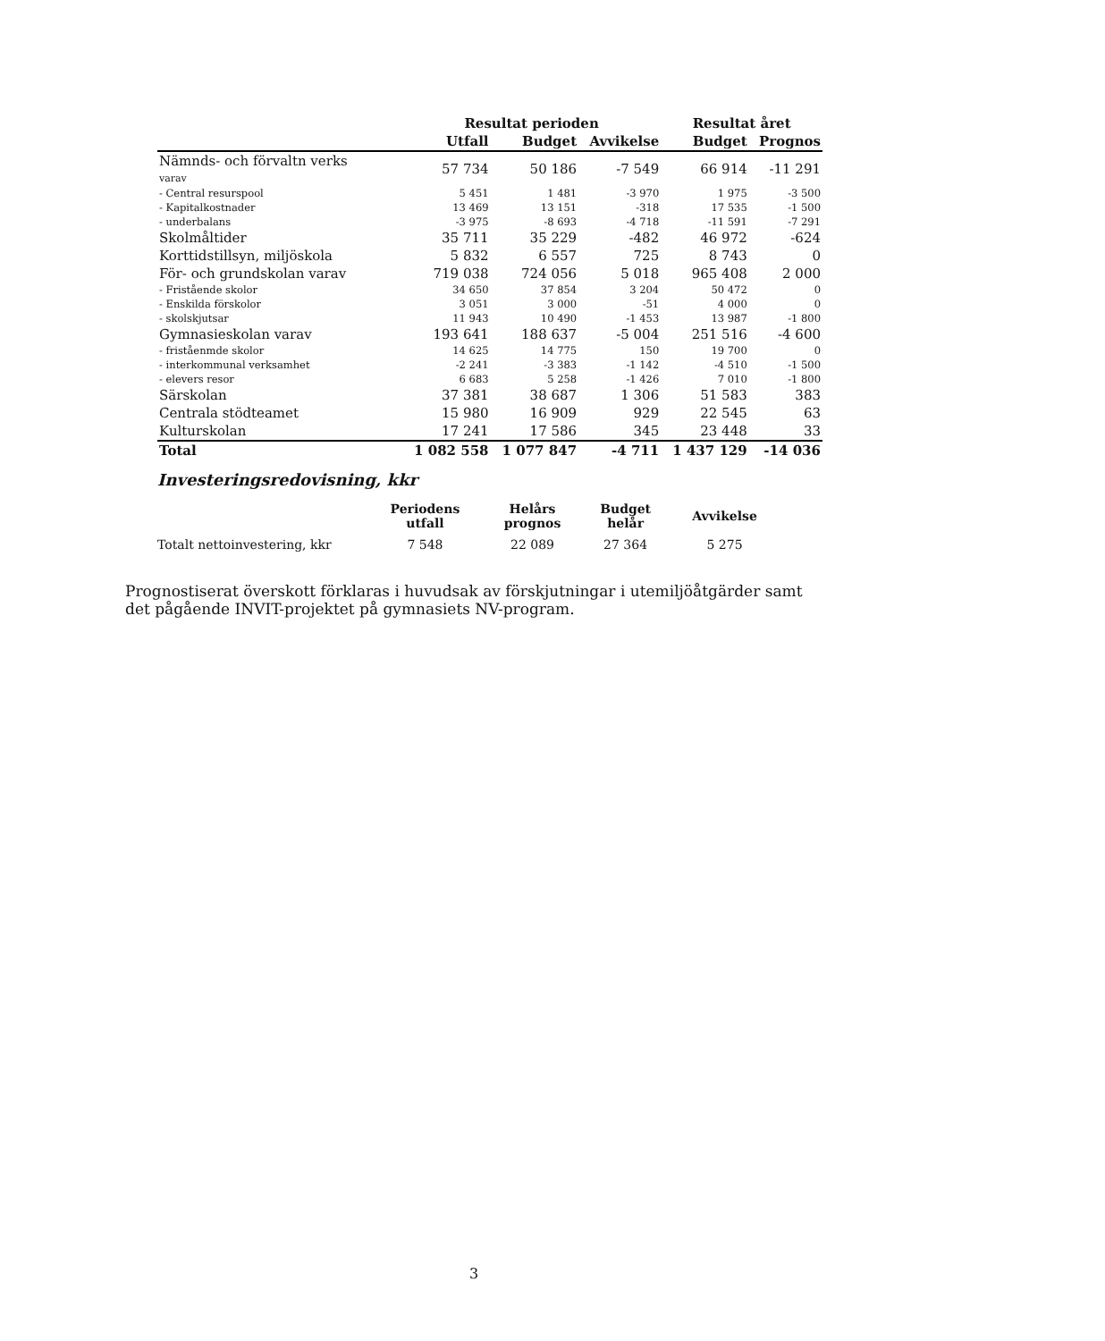| | Resultat perioden | | | Resultat året | |
| --- | --- | --- | --- | --- | --- |
| | Utfall | Budget | Avvikelse | Budget | Prognos |
| Nämnds- och förvaltn verks varav | 57 734 | 50 186 | -7 549 | 66 914 | -11 291 |
| - Central resurspool | 5 451 | 1 481 | -3 970 | 1 975 | -3 500 |
| - Kapitalkostnader | 13 469 | 13 151 | -318 | 17 535 | -1 500 |
| - underbalans | -3 975 | -8 693 | -4 718 | -11 591 | -7 291 |
| Skolmåltider | 35 711 | 35 229 | -482 | 46 972 | -624 |
| Korttidstillsyn, miljöskola | 5 832 | 6 557 | 725 | 8 743 | 0 |
| För- och grundskolan varav | 719 038 | 724 056 | 5 018 | 965 408 | 2 000 |
| - Fristående skolor | 34 650 | 37 854 | 3 204 | 50 472 | 0 |
| - Enskilda förskolor | 3 051 | 3 000 | -51 | 4 000 | 0 |
| - skolskjutsar | 11 943 | 10 490 | -1 453 | 13 987 | -1 800 |
| Gymnasieskolan varav | 193 641 | 188 637 | -5 004 | 251 516 | -4 600 |
| - friståenmde skolor | 14 625 | 14 775 | 150 | 19 700 | 0 |
| - interkommunal verksamhet | -2 241 | -3 383 | -1 142 | -4 510 | -1 500 |
| - elevers resor | 6 683 | 5 258 | -1 426 | 7 010 | -1 800 |
| Särskolan | 37 381 | 38 687 | 1 306 | 51 583 | 383 |
| Centrala stödteamet | 15 980 | 16 909 | 929 | 22 545 | 63 |
| Kulturskolan | 17 241 | 17 586 | 345 | 23 448 | 33 |
| Total | 1 082 558 | 1 077 847 | -4 711 | 1 437 129 | -14 036 |
Investeringsredovisning, kkr
| | Periodens utfall | Helårs prognos | Budget helår | Avvikelse |
| --- | --- | --- | --- | --- |
| Totalt nettoinvestering, kkr | 7 548 | 22 089 | 27 364 | 5 275 |
Prognostiserat överskott förklaras i huvudsak av förskjutningar i utemiljöåtgärder samt det pågående INVIT-projektet på gymnasiets NV-program.
3